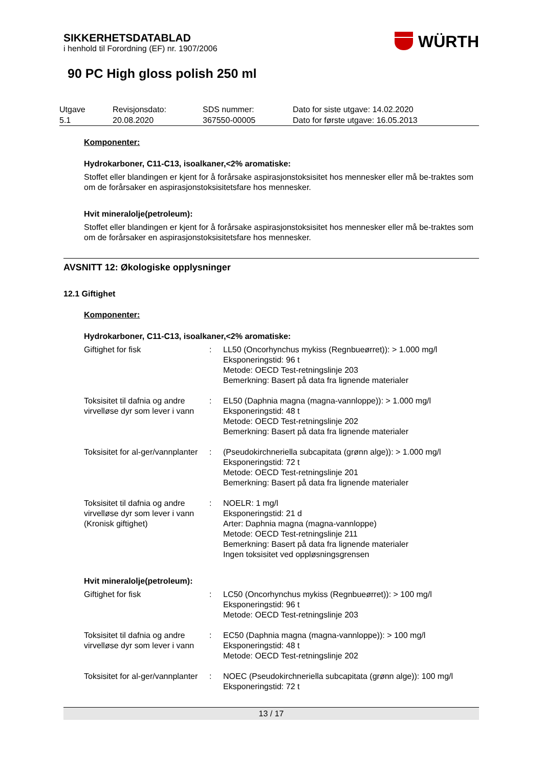WÜRTH
SIKKERHETSDATABLAD
i henhold til Forordning (EF) nr. 1907/2006
90 PC High gloss polish 250 ml
| Utgave 5.1 | Revisjonsdato: 20.08.2020 | SDS nummer: 367550-00005 | Dato for siste utgave: 14.02.2020 Dato for første utgave: 16.05.2013 |
Komponenter:
Hydrokarboner, C11-C13, isoalkaner,<2% aromatiske:
Stoffet eller blandingen er kjent for å forårsake aspirasjonstoksisitet hos mennesker eller må be-traktes som om de forårsaker en aspirasjonstoksisitetsfare hos mennesker.
Hvit mineralolje(petroleum):
Stoffet eller blandingen er kjent for å forårsake aspirasjonstoksisitet hos mennesker eller må be-traktes som om de forårsaker en aspirasjonstoksisitetsfare hos mennesker.
AVSNITT 12: Økologiske opplysninger
12.1 Giftighet
Komponenter:
Hydrokarboner, C11-C13, isoalkaner,<2% aromatiske:
| Giftighet for fisk | : | LL50 (Oncorhynchus mykiss (Regnbueørret)): > 1.000 mg/l Eksponeringstid: 96 t Metode: OECD Test-retningslinje 203 Bemerkning: Basert på data fra lignende materialer |
| Toksisitet til dafnia og andre virvelløse dyr som lever i vann | : | EL50 (Daphnia magna (magna-vannloppe)): > 1.000 mg/l Eksponeringstid: 48 t Metode: OECD Test-retningslinje 202 Bemerkning: Basert på data fra lignende materialer |
| Toksisitet for al-ger/vannplanter | : | (Pseudokirchneriella subcapitata (grønn alge)): > 1.000 mg/l Eksponeringstid: 72 t Metode: OECD Test-retningslinje 201 Bemerkning: Basert på data fra lignende materialer |
| Toksisitet til dafnia og andre virvelløse dyr som lever i vann (Kronisk giftighet) | : | NOELR: 1 mg/l Eksponeringstid: 21 d Arter: Daphnia magna (magna-vannloppe) Metode: OECD Test-retningslinje 211 Bemerkning: Basert på data fra lignende materialer Ingen toksisitet ved oppløsningsgrensen |
Hvit mineralolje(petroleum):
| Giftighet for fisk | : | LC50 (Oncorhynchus mykiss (Regnbueørret)): > 100 mg/l Eksponeringstid: 96 t Metode: OECD Test-retningslinje 203 |
| Toksisitet til dafnia og andre virvelløse dyr som lever i vann | : | EC50 (Daphnia magna (magna-vannloppe)): > 100 mg/l Eksponeringstid: 48 t Metode: OECD Test-retningslinje 202 |
| Toksisitet for al-ger/vannplanter | : | NOEC (Pseudokirchneriella subcapitata (grønn alge)): 100 mg/l Eksponeringstid: 72 t |
13 / 17